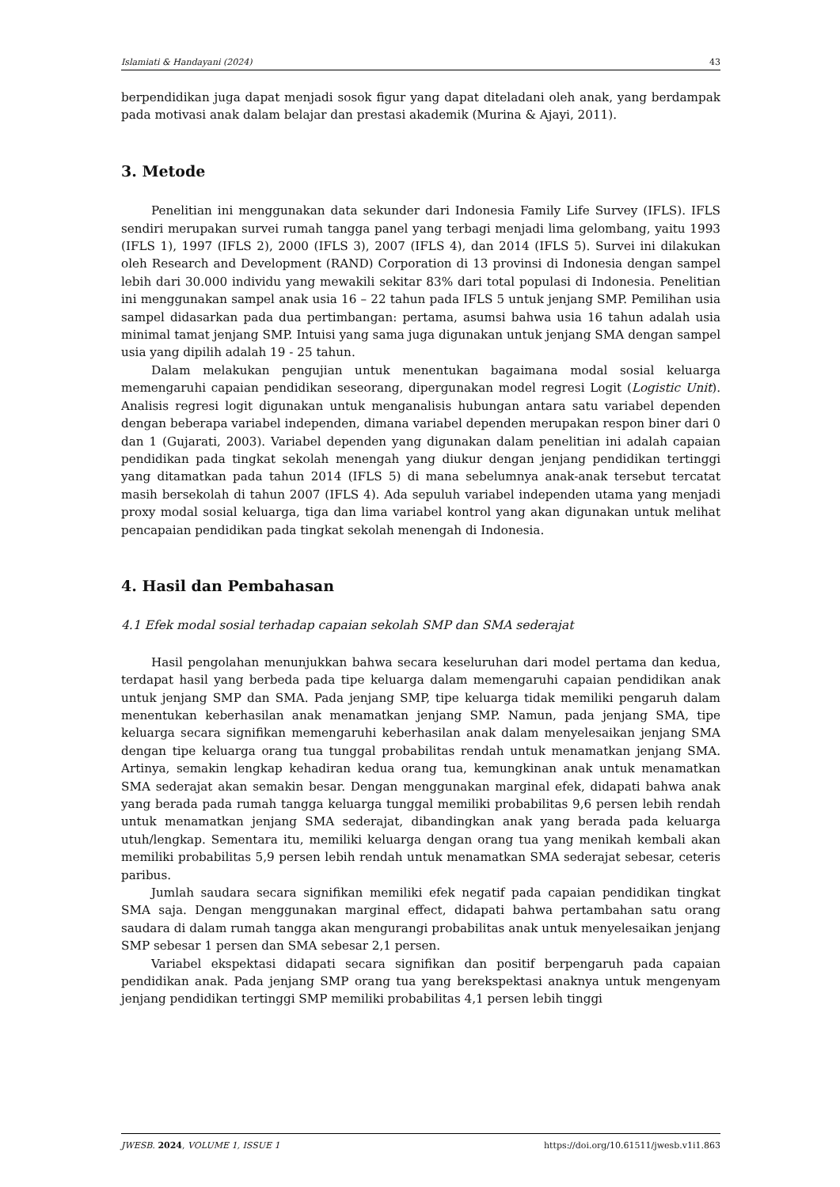Islamiati & Handayani (2024) 43
berpendidikan juga dapat menjadi sosok figur yang dapat diteladani oleh anak, yang berdampak pada motivasi anak dalam belajar dan prestasi akademik (Murina & Ajayi, 2011).
3. Metode
Penelitian ini menggunakan data sekunder dari Indonesia Family Life Survey (IFLS). IFLS sendiri merupakan survei rumah tangga panel yang terbagi menjadi lima gelombang, yaitu 1993 (IFLS 1), 1997 (IFLS 2), 2000 (IFLS 3), 2007 (IFLS 4), dan 2014 (IFLS 5). Survei ini dilakukan oleh Research and Development (RAND) Corporation di 13 provinsi di Indonesia dengan sampel lebih dari 30.000 individu yang mewakili sekitar 83% dari total populasi di Indonesia. Penelitian ini menggunakan sampel anak usia 16 – 22 tahun pada IFLS 5 untuk jenjang SMP. Pemilihan usia sampel didasarkan pada dua pertimbangan: pertama, asumsi bahwa usia 16 tahun adalah usia minimal tamat jenjang SMP. Intuisi yang sama juga digunakan untuk jenjang SMA dengan sampel usia yang dipilih adalah 19 - 25 tahun.
Dalam melakukan pengujian untuk menentukan bagaimana modal sosial keluarga memengaruhi capaian pendidikan seseorang, dipergunakan model regresi Logit (Logistic Unit). Analisis regresi logit digunakan untuk menganalisis hubungan antara satu variabel dependen dengan beberapa variabel independen, dimana variabel dependen merupakan respon biner dari 0 dan 1 (Gujarati, 2003). Variabel dependen yang digunakan dalam penelitian ini adalah capaian pendidikan pada tingkat sekolah menengah yang diukur dengan jenjang pendidikan tertinggi yang ditamatkan pada tahun 2014 (IFLS 5) di mana sebelumnya anak-anak tersebut tercatat masih bersekolah di tahun 2007 (IFLS 4). Ada sepuluh variabel independen utama yang menjadi proxy modal sosial keluarga, tiga dan lima variabel kontrol yang akan digunakan untuk melihat pencapaian pendidikan pada tingkat sekolah menengah di Indonesia.
4. Hasil dan Pembahasan
4.1 Efek modal sosial terhadap capaian sekolah SMP dan SMA sederajat
Hasil pengolahan menunjukkan bahwa secara keseluruhan dari model pertama dan kedua, terdapat hasil yang berbeda pada tipe keluarga dalam memengaruhi capaian pendidikan anak untuk jenjang SMP dan SMA. Pada jenjang SMP, tipe keluarga tidak memiliki pengaruh dalam menentukan keberhasilan anak menamatkan jenjang SMP. Namun, pada jenjang SMA, tipe keluarga secara signifikan memengaruhi keberhasilan anak dalam menyelesaikan jenjang SMA dengan tipe keluarga orang tua tunggal probabilitas rendah untuk menamatkan jenjang SMA. Artinya, semakin lengkap kehadiran kedua orang tua, kemungkinan anak untuk menamatkan SMA sederajat akan semakin besar. Dengan menggunakan marginal efek, didapati bahwa anak yang berada pada rumah tangga keluarga tunggal memiliki probabilitas 9,6 persen lebih rendah untuk menamatkan jenjang SMA sederajat, dibandingkan anak yang berada pada keluarga utuh/lengkap. Sementara itu, memiliki keluarga dengan orang tua yang menikah kembali akan memiliki probabilitas 5,9 persen lebih rendah untuk menamatkan SMA sederajat sebesar, ceteris paribus.
Jumlah saudara secara signifikan memiliki efek negatif pada capaian pendidikan tingkat SMA saja. Dengan menggunakan marginal effect, didapati bahwa pertambahan satu orang saudara di dalam rumah tangga akan mengurangi probabilitas anak untuk menyelesaikan jenjang SMP sebesar 1 persen dan SMA sebesar 2,1 persen.
Variabel ekspektasi didapati secara signifikan dan positif berpengaruh pada capaian pendidikan anak. Pada jenjang SMP orang tua yang berekspektasi anaknya untuk mengenyam jenjang pendidikan tertinggi SMP memiliki probabilitas 4,1 persen lebih tinggi
JWESB. 2024, VOLUME 1, ISSUE 1 https://doi.org/10.61511/jwesb.v1i1.863